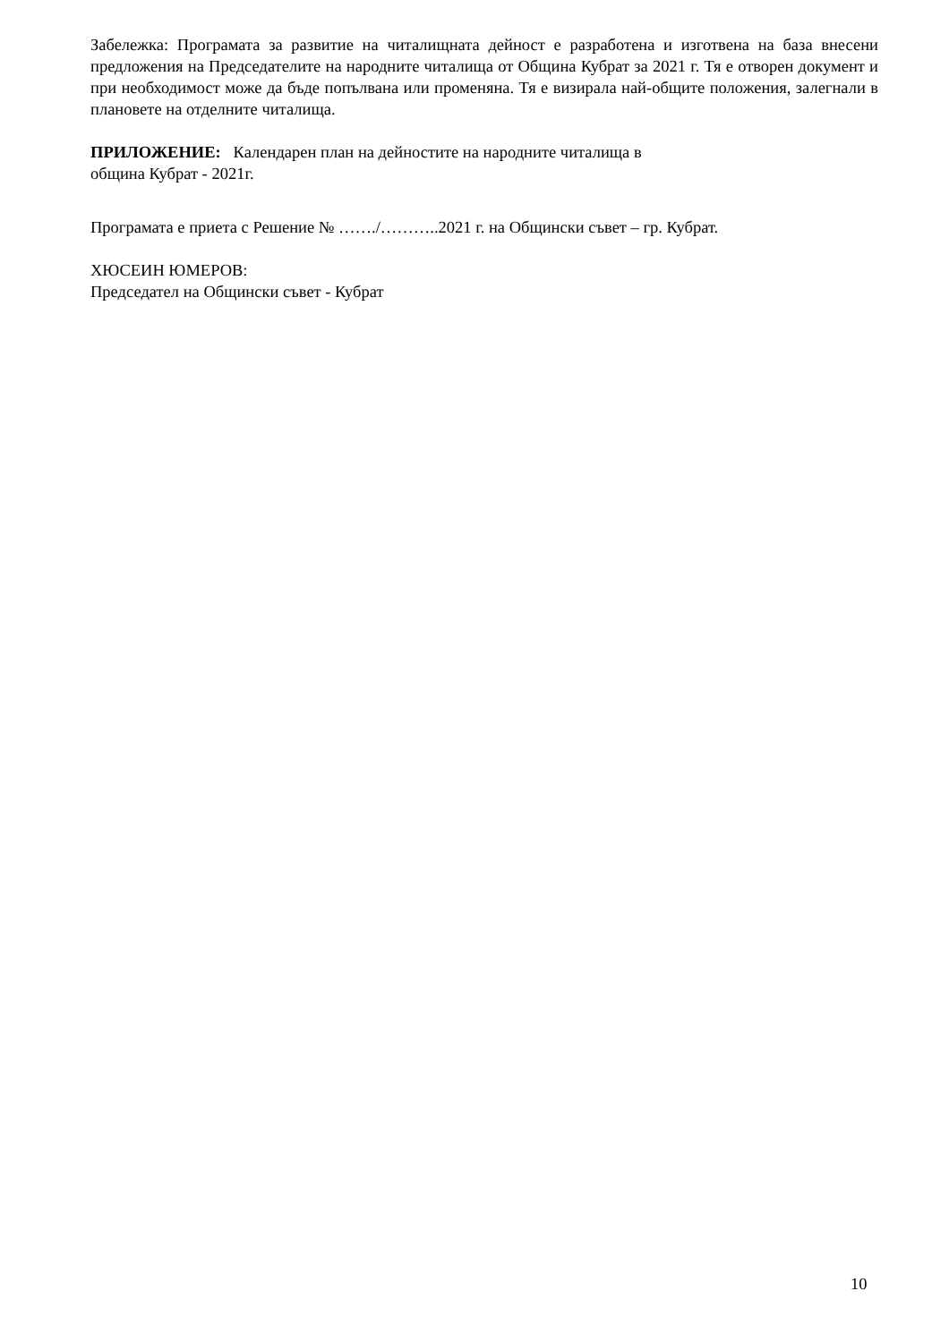Забележка: Програмата за развитие на читалищната дейност е разработена и изготвена на база внесени предложения на Председателите на народните читалища от Община Кубрат за 2021 г. Тя е отворен документ и при необходимост може да бъде попълвана или променяна. Тя е визирала най-общите положения, залегнали в плановете на отделните читалища.
ПРИЛОЖЕНИЕ: Календарен план на дейностите на народните читалища в
община Кубрат - 2021г.
Програмата е приета с Решение № ……./………..2021 г. на Общински съвет – гр. Кубрат.
ХЮСЕИН ЮМЕРОВ:
Председател на Общински съвет - Кубрат
10